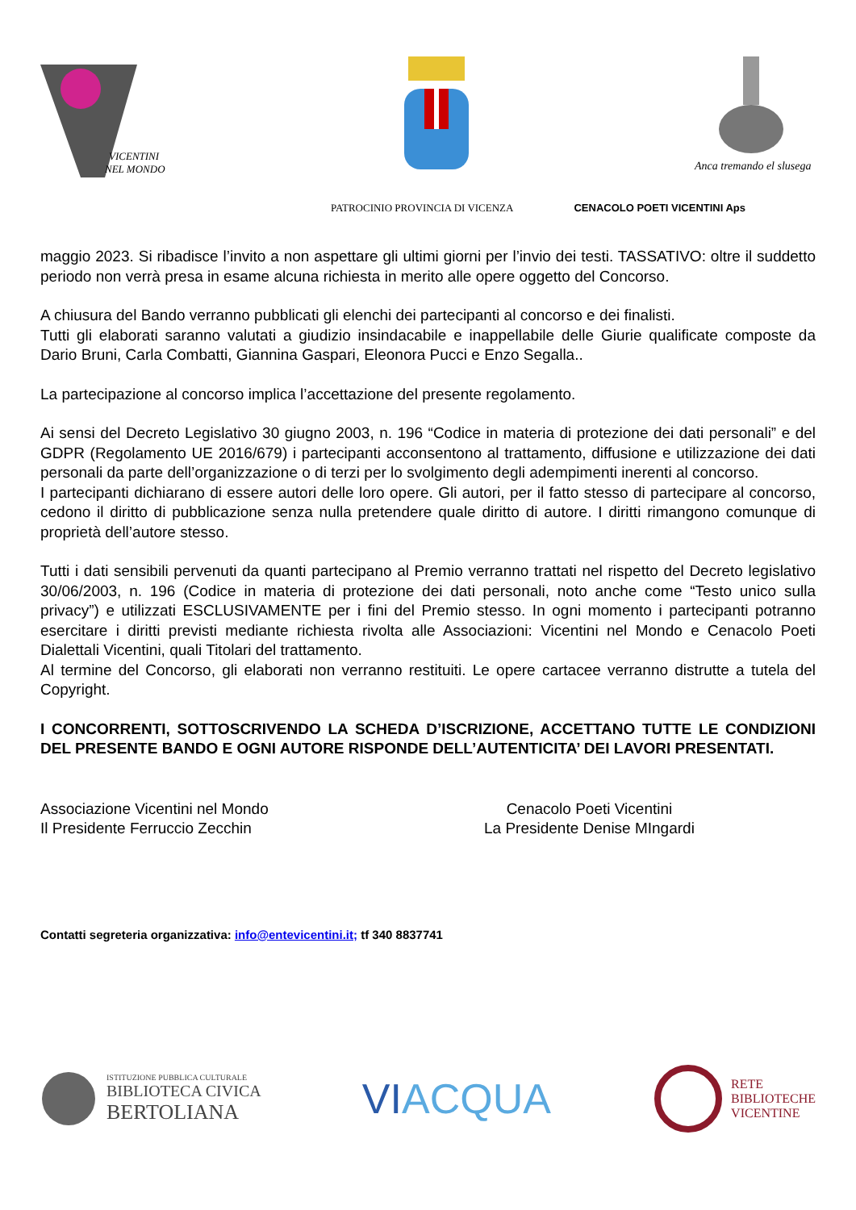VICENTINI
NEL MONDO
Anca tremando el slusega
PATROCINIO PROVINCIA DI VICENZA CENACOLO POETI VICENTINI Aps
maggio 2023. Si ribadisce l’invito a non aspettare gli ultimi giorni per l’invio dei testi. TASSATIVO: oltre il suddetto periodo non verrà presa in esame alcuna richiesta in merito alle opere oggetto del Concorso.
A chiusura del Bando verranno pubblicati gli elenchi dei partecipanti al concorso e dei finalisti.
Tutti gli elaborati saranno valutati a giudizio insindacabile e inappellabile delle Giurie qualificate composte da Dario Bruni, Carla Combatti, Giannina Gaspari, Eleonora Pucci e Enzo Segalla..
La partecipazione al concorso implica l’accettazione del presente regolamento.
Ai sensi del Decreto Legislativo 30 giugno 2003, n. 196 “Codice in materia di protezione dei dati personali” e del GDPR (Regolamento UE 2016/679) i partecipanti acconsentono al trattamento, diffusione e utilizzazione dei dati personali da parte dell’organizzazione o di terzi per lo svolgimento degli adempimenti inerenti al concorso.
I partecipanti dichiarano di essere autori delle loro opere. Gli autori, per il fatto stesso di partecipare al concorso, cedono il diritto di pubblicazione senza nulla pretendere quale diritto di autore. I diritti rimangono comunque di proprietà dell’autore stesso.
Tutti i dati sensibili pervenuti da quanti partecipano al Premio verranno trattati nel rispetto del Decreto legislativo 30/06/2003, n. 196 (Codice in materia di protezione dei dati personali, noto anche come “Testo unico sulla privacy”) e utilizzati ESCLUSIVAMENTE per i fini del Premio stesso. In ogni momento i partecipanti potranno esercitare i diritti previsti mediante richiesta rivolta alle Associazioni: Vicentini nel Mondo e Cenacolo Poeti Dialettali Vicentini, quali Titolari del trattamento.
Al termine del Concorso, gli elaborati non verranno restituiti. Le opere cartacee verranno distrutte a tutela del Copyright.
I CONCORRENTI, SOTTOSCRIVENDO LA SCHEDA D’ISCRIZIONE, ACCETTANO TUTTE LE CONDIZIONI DEL PRESENTE BANDO E OGNI AUTORE RISPONDE DELL’AUTENTICITA’ DEI LAVORI PRESENTATI.
Associazione Vicentini nel Mondo
Il Presidente Ferruccio Zecchin
Cenacolo Poeti Vicentini
La Presidente Denise MIngardi
Contatti segreteria organizzativa: info@entevicentini.it; tf 340 8837741
ISTITUZIONE PUBBLICA CULTURALE
BIBLIOTECA CIVICA
BERTOLIANA
VIACQUA
RETE
BIBLIOTECHE
VICENTINE